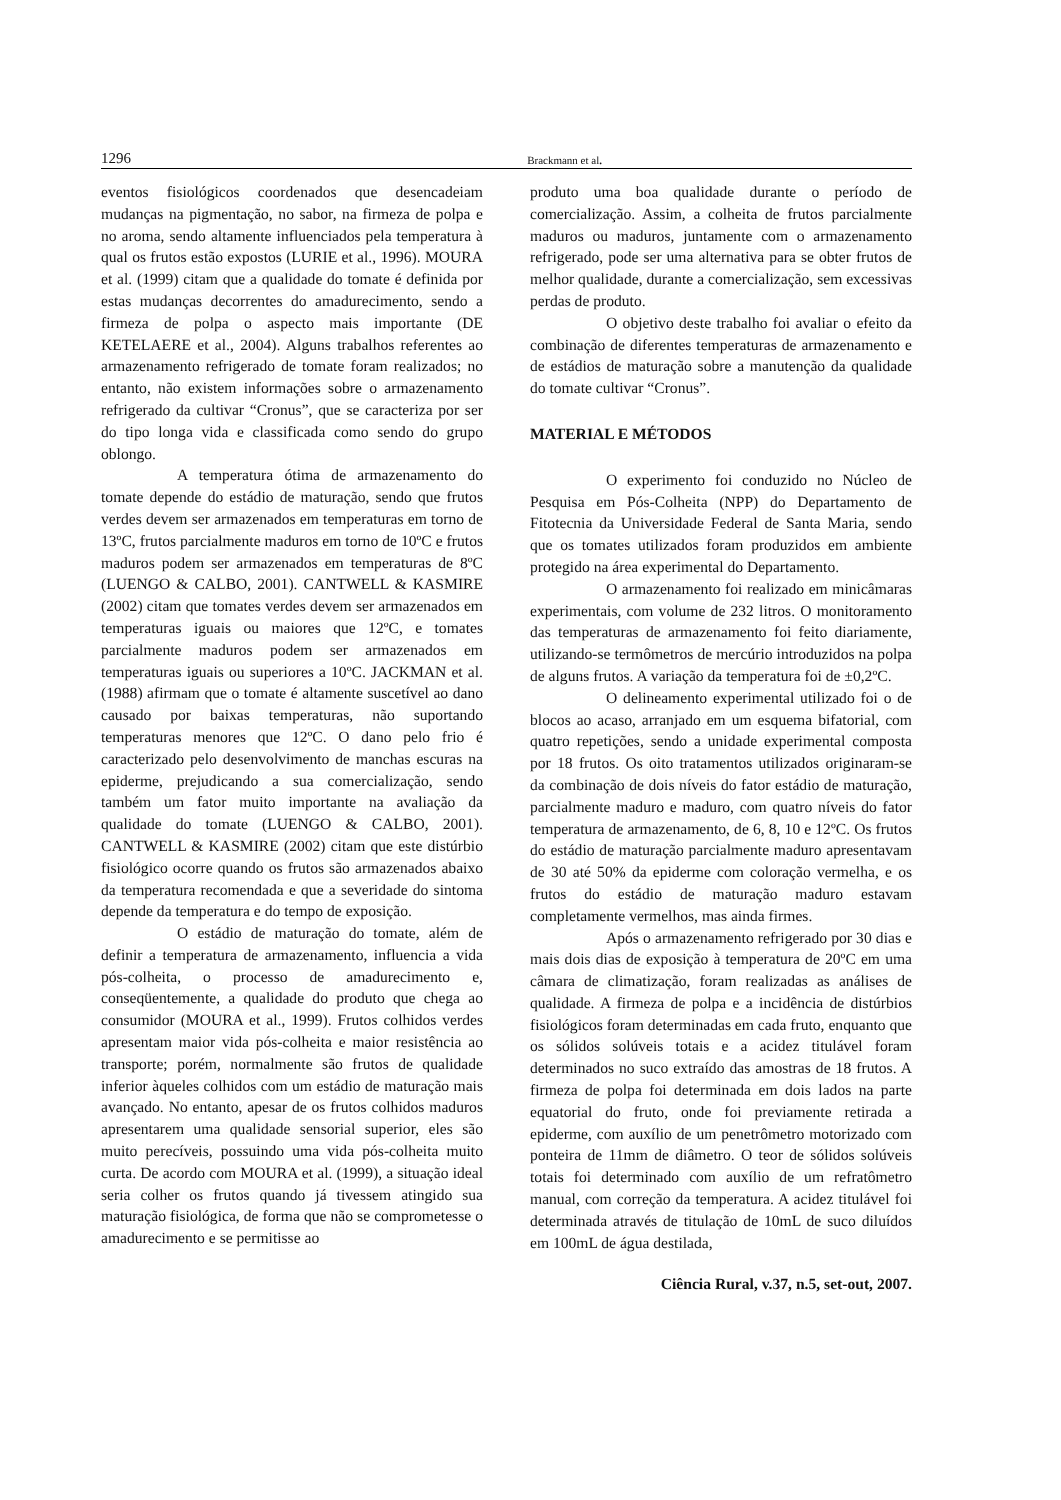1296 Brackmann et al.
eventos fisiológicos coordenados que desencadeiam mudanças na pigmentação, no sabor, na firmeza de polpa e no aroma, sendo altamente influenciados pela temperatura à qual os frutos estão expostos (LURIE et al., 1996). MOURA et al. (1999) citam que a qualidade do tomate é definida por estas mudanças decorrentes do amadurecimento, sendo a firmeza de polpa o aspecto mais importante (DE KETELAERE et al., 2004). Alguns trabalhos referentes ao armazenamento refrigerado de tomate foram realizados; no entanto, não existem informações sobre o armazenamento refrigerado da cultivar “Cronus”, que se caracteriza por ser do tipo longa vida e classificada como sendo do grupo oblongo.
A temperatura ótima de armazenamento do tomate depende do estádio de maturação, sendo que frutos verdes devem ser armazenados em temperaturas em torno de 13ºC, frutos parcialmente maduros em torno de 10ºC e frutos maduros podem ser armazenados em temperaturas de 8ºC (LUENGO & CALBO, 2001). CANTWELL & KASMIRE (2002) citam que tomates verdes devem ser armazenados em temperaturas iguais ou maiores que 12ºC, e tomates parcialmente maduros podem ser armazenados em temperaturas iguais ou superiores a 10ºC. JACKMAN et al. (1988) afirmam que o tomate é altamente suscetível ao dano causado por baixas temperaturas, não suportando temperaturas menores que 12ºC. O dano pelo frio é caracterizado pelo desenvolvimento de manchas escuras na epiderme, prejudicando a sua comercialização, sendo também um fator muito importante na avaliação da qualidade do tomate (LUENGO & CALBO, 2001). CANTWELL & KASMIRE (2002) citam que este distúrbio fisiológico ocorre quando os frutos são armazenados abaixo da temperatura recomendada e que a severidade do sintoma depende da temperatura e do tempo de exposição.
O estádio de maturação do tomate, além de definir a temperatura de armazenamento, influencia a vida pós-colheita, o processo de amadurecimento e, conseqüentemente, a qualidade do produto que chega ao consumidor (MOURA et al., 1999). Frutos colhidos verdes apresentam maior vida pós-colheita e maior resistência ao transporte; porém, normalmente são frutos de qualidade inferior àqueles colhidos com um estádio de maturação mais avançado. No entanto, apesar de os frutos colhidos maduros apresentarem uma qualidade sensorial superior, eles são muito perecíveis, possuindo uma vida pós-colheita muito curta. De acordo com MOURA et al. (1999), a situação ideal seria colher os frutos quando já tivessem atingido sua maturação fisiológica, de forma que não se comprometesse o amadurecimento e se permitisse ao
produto uma boa qualidade durante o período de comercialização. Assim, a colheita de frutos parcialmente maduros ou maduros, juntamente com o armazenamento refrigerado, pode ser uma alternativa para se obter frutos de melhor qualidade, durante a comercialização, sem excessivas perdas de produto.
O objetivo deste trabalho foi avaliar o efeito da combinação de diferentes temperaturas de armazenamento e de estádios de maturação sobre a manutenção da qualidade do tomate cultivar “Cronus”.
MATERIAL E MÉTODOS
O experimento foi conduzido no Núcleo de Pesquisa em Pós-Colheita (NPP) do Departamento de Fitotecnia da Universidade Federal de Santa Maria, sendo que os tomates utilizados foram produzidos em ambiente protegido na área experimental do Departamento.
O armazenamento foi realizado em minicâmaras experimentais, com volume de 232 litros. O monitoramento das temperaturas de armazenamento foi feito diariamente, utilizando-se termômetros de mercúrio introduzidos na polpa de alguns frutos. A variação da temperatura foi de ±0,2ºC.
O delineamento experimental utilizado foi o de blocos ao acaso, arranjado em um esquema bifatorial, com quatro repetições, sendo a unidade experimental composta por 18 frutos. Os oito tratamentos utilizados originaram-se da combinação de dois níveis do fator estádio de maturação, parcialmente maduro e maduro, com quatro níveis do fator temperatura de armazenamento, de 6, 8, 10 e 12ºC. Os frutos do estádio de maturação parcialmente maduro apresentavam de 30 até 50% da epiderme com coloração vermelha, e os frutos do estádio de maturação maduro estavam completamente vermelhos, mas ainda firmes.
Após o armazenamento refrigerado por 30 dias e mais dois dias de exposição à temperatura de 20ºC em uma câmara de climatização, foram realizadas as análises de qualidade. A firmeza de polpa e a incidência de distúrbios fisiológicos foram determinadas em cada fruto, enquanto que os sólidos solúveis totais e a acidez titulável foram determinados no suco extraído das amostras de 18 frutos. A firmeza de polpa foi determinada em dois lados na parte equatorial do fruto, onde foi previamente retirada a epiderme, com auxílio de um penetrômetro motorizado com ponteira de 11mm de diâmetro. O teor de sólidos solúveis totais foi determinado com auxílio de um refratômetro manual, com correção da temperatura. A acidez titulável foi determinada através de titulação de 10mL de suco diluídos em 100mL de água destilada,
Ciência Rural, v.37, n.5, set-out, 2007.